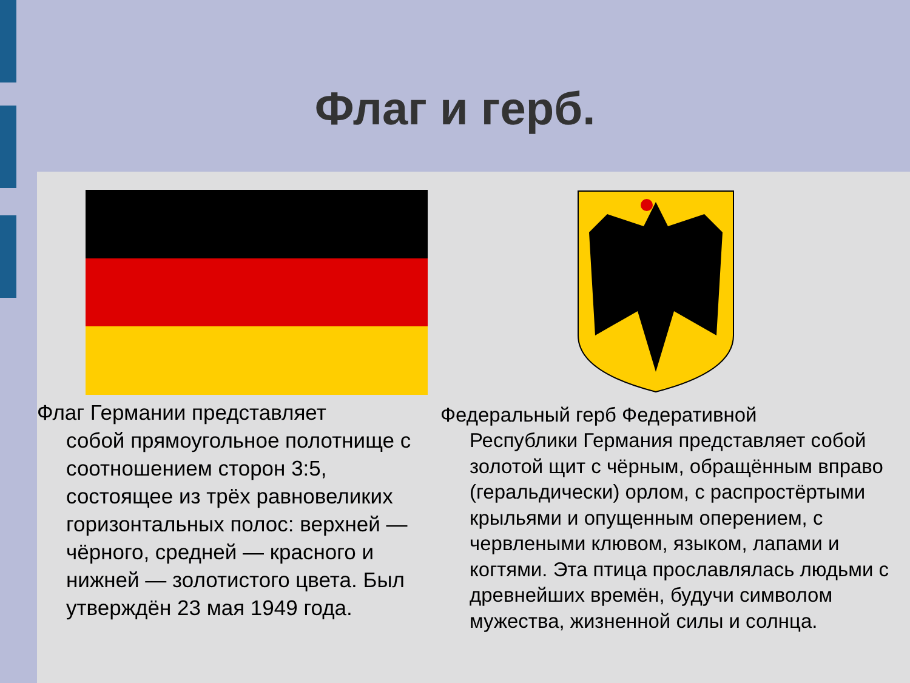Флаг и герб.
Флаг Германии представляет
собой прямоугольное полотнище с соотношением сторон 3:5, состоящее из трёх равновеликих горизонтальных полос: верхней — чёрного, средней — красного и нижней — золотистого цвета. Был утверждён 23 мая 1949 года.
Федеральный герб Федеративной
Республики Германия представляет собой золотой щит с чёрным, обращённым вправо (геральдически) орлом, с распростёртыми крыльями и опущенным оперением, с червлеными клювом, языком, лапами и когтями. Эта птица прославлялась людьми с древнейших времён, будучи символом мужества, жизненной силы и солнца.